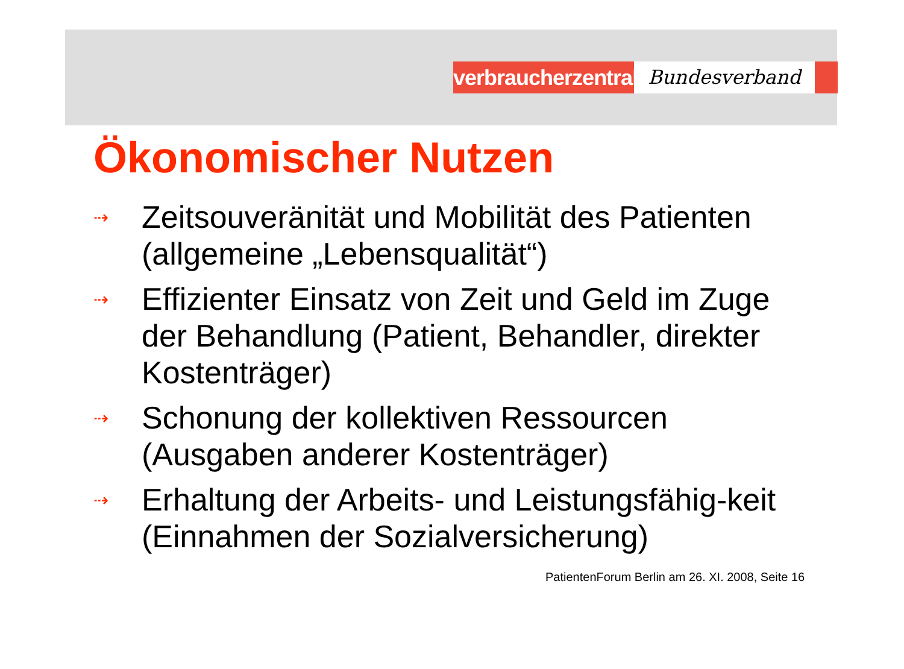verbraucherzentrale
Bundesverband
Ökonomischer Nutzen
⇢ Zeitsouveränität und Mobilität des Patienten (allgemeine „Lebensqualität“)
⇢ Effizienter Einsatz von Zeit und Geld im Zuge der Behandlung (Patient, Behandler, direkter Kostenträger)
⇢ Schonung der kollektiven Ressourcen (Ausgaben anderer Kostenträger)
⇢ Erhaltung der Arbeits- und Leistungsfähig-keit (Einnahmen der Sozialversicherung)
PatientenForum Berlin am 26. XI. 2008, Seite 16